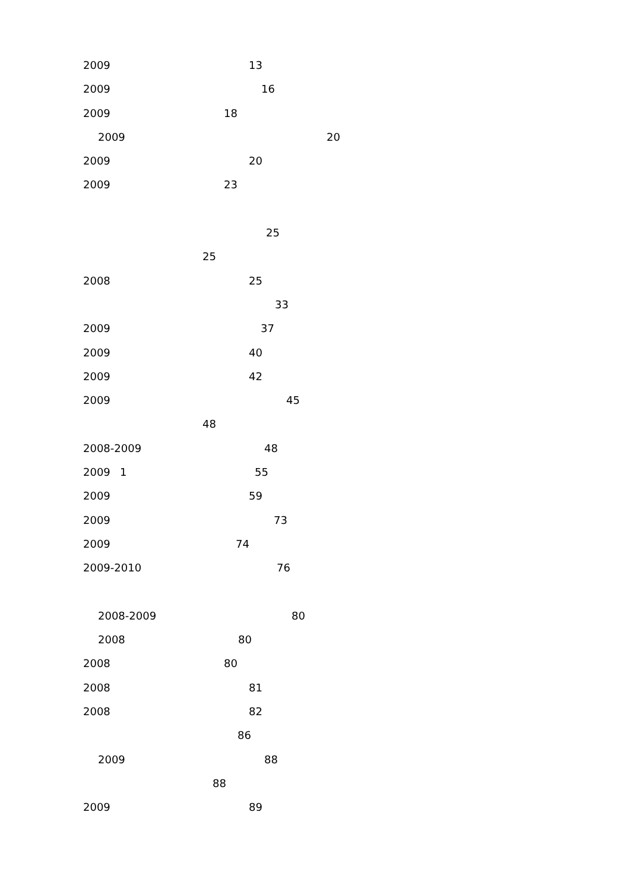2009 13
2009 16
2009 18
2009 20
2009 20
2009 23
25
25
2008 25
33
2009 37
2009 40
2009 42
2009 45
48
2008-2009 48
2009 1 55
2009 59
2009 73
2009 74
2009-2010 76
2008-2009 80
2008 80
2008 80
2008 81
2008 82
86
2009 88
88
2009 89